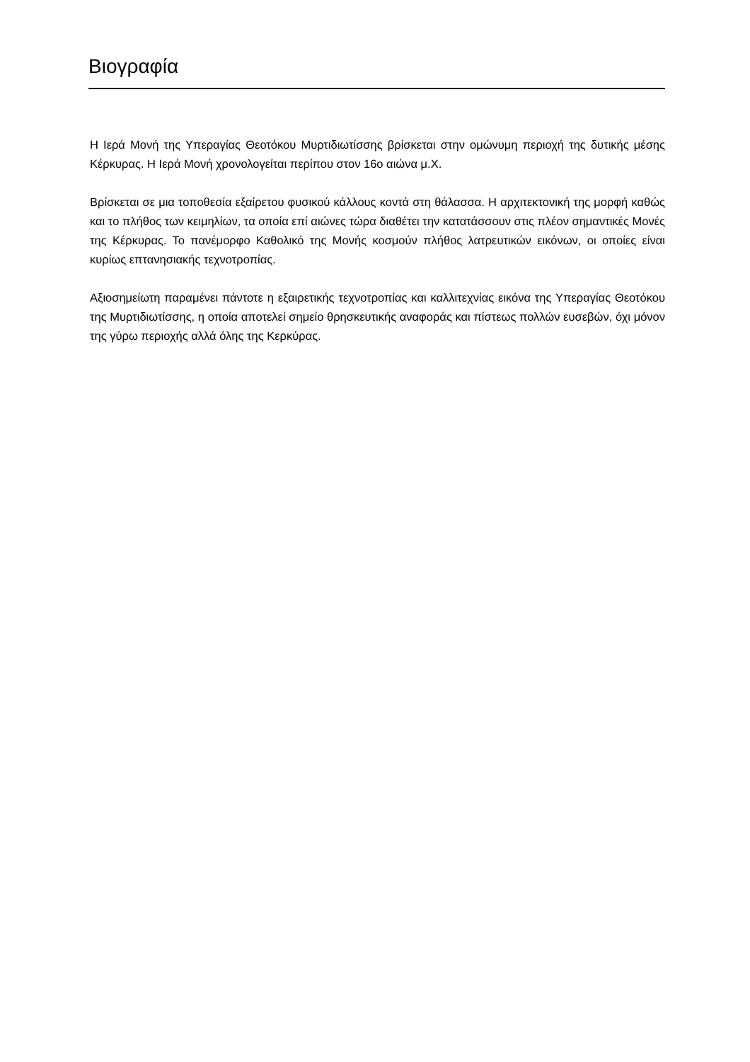Βιογραφία
Η Ιερά Μονή της Υπεραγίας Θεοτόκου Μυρτιδιωτίσσης βρίσκεται στην ομώνυμη περιοχή της δυτικής μέσης Κέρκυρας. Η Ιερά Μονή χρονολογείται περίπου στον 16ο αιώνα μ.Χ.
Βρίσκεται σε μια τοποθεσία εξαίρετου φυσικού κάλλους κοντά στη θάλασσα. Η αρχιτεκτονική της μορφή καθώς και το πλήθος των κειμηλίων, τα οποία επί αιώνες τώρα διαθέτει την κατατάσσουν στις πλέον σημαντικές Μονές της Κέρκυρας. Το πανέμορφο Καθολικό της Μονής κοσμούν πλήθος λατρευτικών εικόνων, οι οποίες είναι κυρίως επτανησιακής τεχνοτροπίας.
Αξιοσημείωτη παραμένει πάντοτε η εξαιρετικής τεχνοτροπίας και καλλιτεχνίας εικόνα της Υπεραγίας Θεοτόκου της Μυρτιδιωτίσσης, η οποία αποτελεί σημείο θρησκευτικής αναφοράς και πίστεως πολλών ευσεβών, όχι μόνον της γύρω περιοχής αλλά όλης της Κερκύρας.